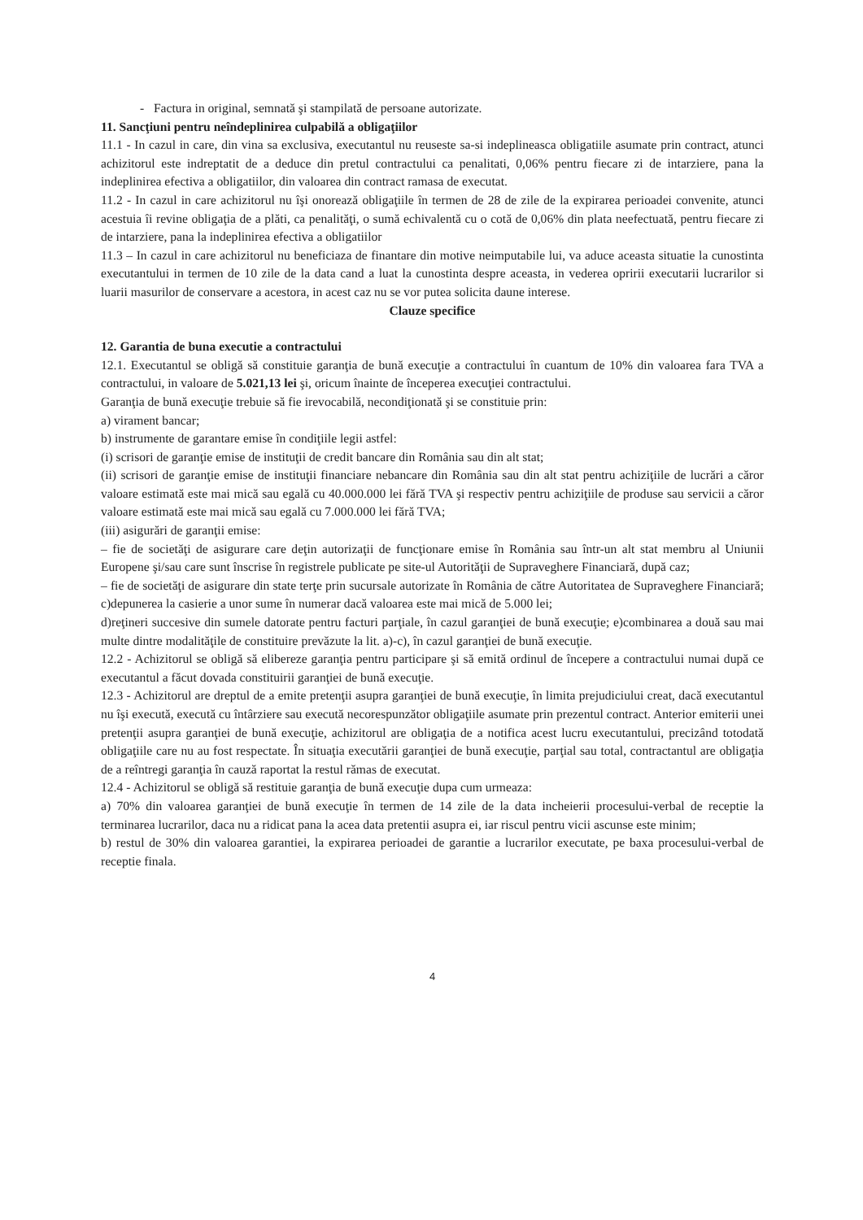- Factura in original, semnată şi stampilată de persoane autorizate.
11. Sancţiuni pentru neîndeplinirea culpabilă a obligaţiilor
11.1 - In cazul in care, din vina sa exclusiva, executantul nu reuseste sa-si indeplineasca obligatiile asumate prin contract, atunci achizitorul este indreptatit de a deduce din pretul contractului ca penalitati, 0,06% pentru fiecare zi de intarziere, pana la indeplinirea efectiva a obligatiilor, din valoarea din contract ramasa de executat.
11.2 - In cazul in care achizitorul nu îşi onorează obligaţiile în termen de 28 de zile de la expirarea perioadei convenite, atunci acestuia îi revine obligaţia de a plăti, ca penalităţi, o sumă echivalentă cu o cotă de 0,06% din plata neefectuată, pentru fiecare zi de intarziere, pana la indeplinirea efectiva a obligatiilor
11.3 – In cazul in care achizitorul nu beneficiaza de finantare din motive neimputabile lui, va aduce aceasta situatie la cunostinta executantului in termen de 10 zile de la data cand a luat la cunostinta despre aceasta, in vederea opririi executarii lucrarilor si luarii masurilor de conservare a acestora, in acest caz nu se vor putea solicita daune interese.
Clauze specifice
12. Garantia de buna executie a contractului
12.1. Executantul se obligă să constituie garanţia de bună execuţie a contractului în cuantum de 10% din valoarea fara TVA a contractului, in valoare de 5.021,13 lei şi, oricum înainte de începerea execuţiei contractului.
Garanţia de bună execuţie trebuie să fie irevocabilă, necondiţionată şi se constituie prin:
a) virament bancar;
b) instrumente de garantare emise în condiţiile legii astfel:
(i) scrisori de garanţie emise de instituţii de credit bancare din România sau din alt stat;
(ii) scrisori de garanţie emise de instituţii financiare nebancare din România sau din alt stat pentru achiziţiile de lucrări a căror valoare estimată este mai mică sau egală cu 40.000.000 lei fără TVA şi respectiv pentru achiziţiile de produse sau servicii a căror valoare estimată este mai mică sau egală cu 7.000.000 lei fără TVA;
(iii) asigurări de garanţii emise:
– fie de societăţi de asigurare care deţin autorizaţii de funcţionare emise în România sau într-un alt stat membru al Uniunii Europene şi/sau care sunt înscrise în registrele publicate pe site-ul Autorităţii de Supraveghere Financiară, după caz;
– fie de societăţi de asigurare din state terţe prin sucursale autorizate în România de către Autoritatea de Supraveghere Financiară; c)depunerea la casierie a unor sume în numerar dacă valoarea este mai mică de 5.000 lei;
d)reţineri succesive din sumele datorate pentru facturi parţiale, în cazul garanţiei de bună execuţie; e)combinarea a două sau mai multe dintre modalităţile de constituire prevăzute la lit. a)-c), în cazul garanţiei de bună execuţie.
12.2 - Achizitorul se obligă să elibereze garanţia pentru participare şi să emită ordinul de începere a contractului numai după ce executantul a făcut dovada constituirii garanţiei de bună execuţie.
12.3 - Achizitorul are dreptul de a emite pretenţii asupra garanţiei de bună execuţie, în limita prejudiciului creat, dacă executantul nu îşi execută, execută cu întârziere sau execută necorespunzător obligaţiile asumate prin prezentul contract. Anterior emiterii unei pretenţii asupra garanţiei de bună execuţie, achizitorul are obligaţia de a notifica acest lucru executantului, precizând totodată obligaţiile care nu au fost respectate. În situaţia executării garanţiei de bună execuţie, parţial sau total, contractantul are obligaţia de a reîntregi garanţia în cauză raportat la restul rămas de executat.
12.4 - Achizitorul se obligă să restituie garanţia de bună execuţie dupa cum urmeaza:
a) 70% din valoarea garanţiei de bună execuţie în termen de 14 zile de la data incheierii procesului-verbal de receptie la terminarea lucrarilor, daca nu a ridicat pana la acea data pretentii asupra ei, iar riscul pentru vicii ascunse este minim;
b) restul de 30% din valoarea garantiei, la expirarea perioadei de garantie a lucrarilor executate, pe baxa procesului-verbal de receptie finala.
4